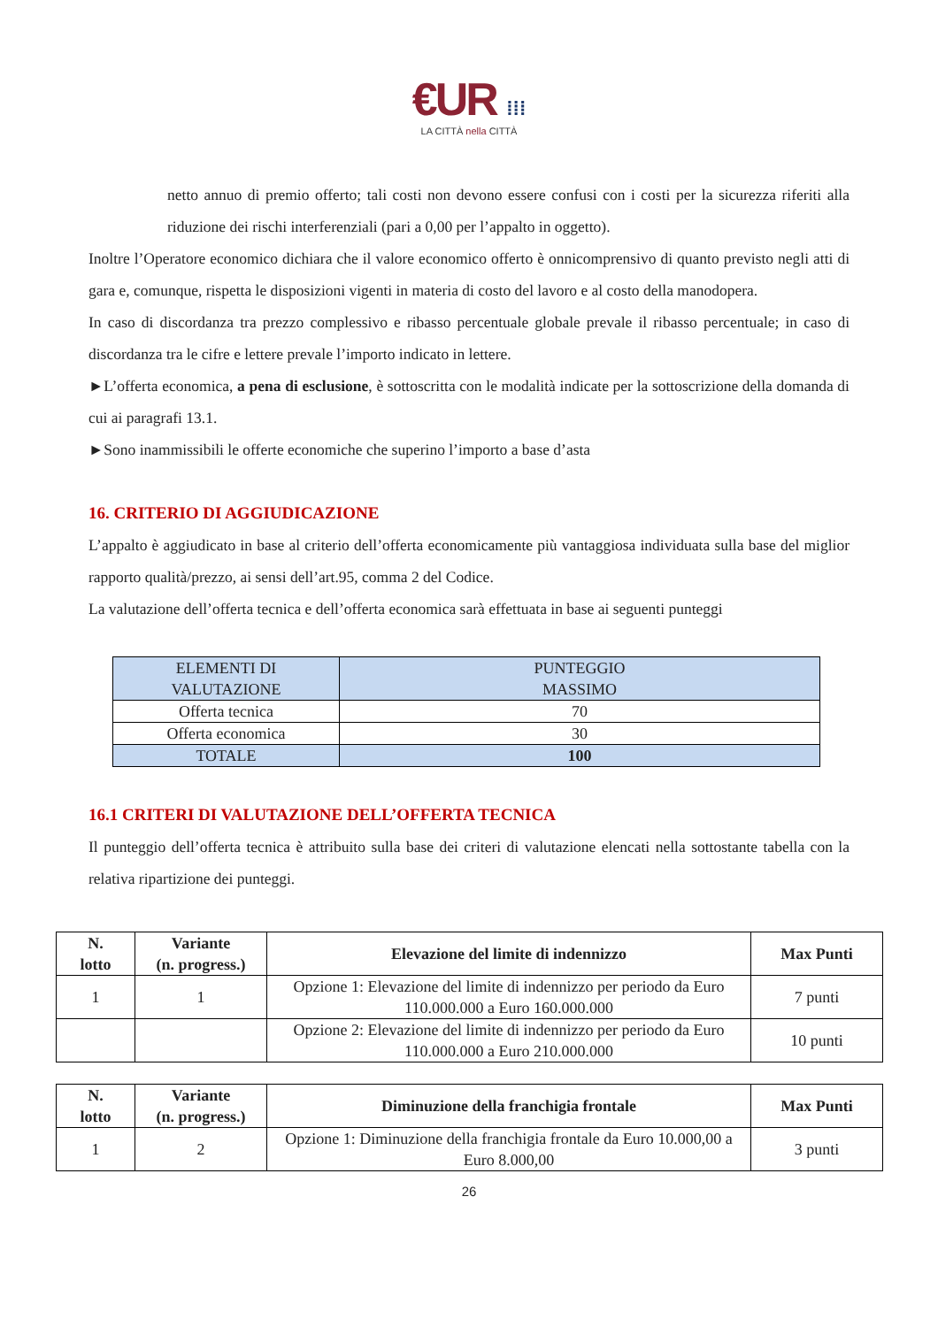€UR ⁞⁞⁞
LA CITTÀ nella CITTÀ
netto annuo di premio offerto; tali costi non devono essere confusi con i costi per la sicurezza riferiti alla riduzione dei rischi interferenziali (pari a 0,00 per l’appalto in oggetto).
Inoltre l’Operatore economico dichiara che il valore economico offerto è onnicomprensivo di quanto previsto negli atti di gara e, comunque, rispetta le disposizioni vigenti in materia di costo del lavoro e al costo della manodopera.
In caso di discordanza tra prezzo complessivo e ribasso percentuale globale prevale il ribasso percentuale; in caso di discordanza tra le cifre e lettere prevale l’importo indicato in lettere.
►L’offerta economica, a pena di esclusione, è sottoscritta con le modalità indicate per la sottoscrizione della domanda di cui ai paragrafi 13.1.
►Sono inammissibili le offerte economiche che superino l’importo a base d’asta
16. CRITERIO DI AGGIUDICAZIONE
L’appalto è aggiudicato in base al criterio dell’offerta economicamente più vantaggiosa individuata sulla base del miglior rapporto qualità/prezzo, ai sensi dell’art.95, comma 2 del Codice.
La valutazione dell’offerta tecnica e dell’offerta economica sarà effettuata in base ai seguenti punteggi
| ELEMENTI DI VALUTAZIONE | PUNTEGGIO MASSIMO |
| --- | --- |
| Offerta tecnica | 70 |
| Offerta economica | 30 |
| TOTALE | 100 |
16.1 CRITERI DI VALUTAZIONE DELL’OFFERTA TECNICA
Il punteggio dell’offerta tecnica è attribuito sulla base dei criteri di valutazione elencati nella sottostante tabella con la relativa ripartizione dei punteggi.
| N. lotto | Variante (n. progress.) | Elevazione del limite di indennizzo | Max Punti |
| --- | --- | --- | --- |
| 1 | 1 | Opzione 1: Elevazione del limite di indennizzo per periodo da Euro 110.000.000 a Euro 160.000.000 | 7 punti |
| | | Opzione 2: Elevazione del limite di indennizzo per periodo da Euro 110.000.000 a Euro 210.000.000 | 10 punti |
| N. lotto | Variante (n. progress.) | Diminuzione della franchigia frontale | Max Punti |
| --- | --- | --- | --- |
| 1 | 2 | Opzione 1: Diminuzione della franchigia frontale da Euro 10.000,00 a Euro 8.000,00 | 3 punti |
26